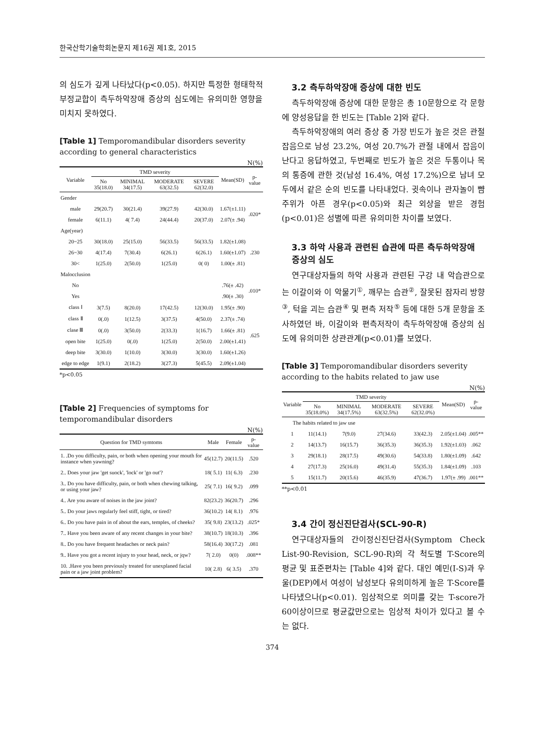한국산학기술학회논문지 제16권 제1호, 2015
의 심도가 깊게 나타났다(p<0.05). 하지만 특정한 형태학적 부정교합이 측두하악장애 증상의 심도에는 유의미한 영향을 미치지 못하였다.
[Table 1] Temporomandibular disorders severity according to general characteristics
N(%)
| Variable | TMD severity | | | | Mean(SD) | p-value |
| --- | --- | --- | --- | --- | --- | --- |
| | No 35(18.0) | MINIMAL 34(17.5) | MODERATE 63(32.5) | SEVERE 62(32.0) | | |
| Gender | | | | | | |
| male | 29(20.7) | 30(21.4) | 39(27.9) | 42(30.0) | 1.67(±1.11) | .020* |
| female | 6(11.1) | 4( 7.4) | 24(44.4) | 20(37.0) | 2.07(± .94) | |
| Age(year) | | | | | | |
| 20~25 | 30(18.0) | 25(15.0) | 56(33.5) | 56(33.5) | 1.82(±1.08) | .230 |
| 26~30 | 4(17.4) | 7(30.4) | 6(26.1) | 6(26.1) | 1.60(±1.07) | |
| 30< | 1(25.0) | 2(50.0) | 1(25.0) | 0( 0) | 1.00(± .81) | |
| Malocclusion | | | | | | |
| No | | | | | .76(± .42) | .010* |
| Yes | | | | | .90(± .30) | |
| class Ⅰ | 3(7.5) | 8(20.0) | 17(42.5) | 12(30.0) | 1.95(± .90) | .625 |
| class Ⅱ | 0(.0) | 1(12.5) | 3(37.5) | 4(50.0) | 2.37(± .74) | |
| clase Ⅲ | 0(.0) | 3(50.0) | 2(33.3) | 1(16.7) | 1.66(± .81) | |
| open bite | 1(25.0) | 0(.0) | 1(25.0) | 2(50.0) | 2.00(±1.41) | |
| deep bite | 3(30.0) | 1(10.0) | 3(30.0) | 3(30.0) | 1.60(±1.26) | |
| edge to edge | 1(9.1) | 2(18.2) | 3(27.3) | 5(45.5) | 2.09(±1.04) | |
*p<0.05
[Table 2] Frequencies of symptoms for temporomandibular disorders
N(%)
| Question for TMD symtoms | Male | Female | p-value |
| --- | --- | --- | --- |
| 1. .Do you difficulty, pain, or both when opening your mouth for instance when yawning? | 45(12.7) | 20(11.5) | .520 |
| 2.. Does your jaw 'get suock', 'lock' or 'go out'? | 18( 5.1) | 11( 6.3) | .230 |
| 3.. Do you have difficulty, pain, or both when chewing talking, or using your jaw? | 25( 7.1) | 16( 9.2) | .099 |
| 4.. Are you aware of noises in the jaw joint? | 82(23.2) | 36(20.7) | .296 |
| 5.. Do your jaws regularly feel stiff, tight, or tired? | 36(10.2) | 14( 8.1) | .976 |
| 6.. Do you have pain in of about the ears, temples, of cheeks? | 35( 9.8) | 23(13.2) | .025* |
| 7.. Have you been aware of any recent changes in your bite? | 38(10.7) | 18(10.3) | .396 |
| 8.. Do you have frequent headaches or neck pain? | 58(16.4) | 30(17.2) | .081 |
| 9.. Have you got a recent injury to your head, neck, or jqw? | 7( 2.0) | 0(0) | .008** |
| 10. .Have you been previously treated for unexplaned facial pain or a jaw joint problem? | 10( 2.8) | 6( 3.5) | .370 |
3.2 측두하악장애 증상에 대한 빈도
측두하악장애 증상에 대한 문항은 총 10문항으로 각 문항에 양성응답을 한 빈도는 [Table 2]와 같다.
측두하악장애의 여러 증상 중 가장 빈도가 높은 것은 관절잡음으로 남성 23.2%, 여성 20.7%가 관절 내에서 잡음이 난다고 응답하였고, 두번째로 빈도가 높은 것은 두통이나 목의 통증에 관한 것(남성 16.4%, 여성 17.2%)으로 남녀 모두에서 같은 순의 빈도를 나타내었다. 귓속이나 관자놀이 뺨 주위가 아픈 경우(p<0.05)와 최근 외상을 받은 경험(p<0.01)은 성별에 따른 유의미한 차이를 보였다.
3.3 하악 사용과 관련된 습관에 따른 측두하악장애 증상의 심도
연구대상자들의 하악 사용과 관련된 구강 내 악습관으로는 이갈이와 이 악물기<sup>①</sup>, 깨무는 습관<sup>②</sup>, 잘못된 잠자리 방향<sup>③</sup>, 턱을 괴는 습관<sup>④</sup> 및 편측 저작<sup>⑤</sup> 등에 대한 5개 문항을 조사하였던 바, 이갈이와 편측저작이 측두하악장애 증상의 심도에 유의미한 상관관계(p<0.01)를 보였다.
[Table 3] Temporomandibular disorders severity according to the habits related to jaw use
N(%)
| Variable | TMD severity | | | | Mean(SD) | p-value |
| --- | --- | --- | --- | --- | --- | --- |
| | No 35(18.0%) | MINIMAL 34(17.5%) | MODERATE 63(32.5%) | SEVERE 62(32.0%) | | |
| The habits related to jaw use | | | | | | |
| 1 | 11(14.1) | 7(9.0) | 27(34.6) | 33(42.3) | 2.05(±1.04) | .005** |
| 2 | 14(13.7) | 16(15.7) | 36(35.3) | 36(35.3) | 1.92(±1.03) | .062 |
| 3 | 29(18.1) | 28(17.5) | 49(30.6) | 54(33.8) | 1.80(±1.09) | .642 |
| 4 | 27(17.3) | 25(16.0) | 49(31.4) | 55(35.3) | 1.84(±1.09) | .103 |
| 5 | 15(11.7) | 20(15.6) | 46(35.9) | 47(36.7) | 1.97(± .99) | .001** |
**p<0.01
3.4 간이 정신진단검사(SCL-90-R)
연구대상자들의 간이정신진단검사(Symptom Check List-90-Revision, SCL-90-R)의 각 척도별 T-Score의 평균 및 표준편차는 [Table 4]와 같다. 대인 예민(I-S)과 우울(DEP)에서 여성이 남성보다 유의미하게 높은 T-Score를 나타냈으나(p<0.01). 임상적으로 의미를 갖는 T-score가 60이상이므로 평균값만으로는 임상적 차이가 있다고 볼 수는 없다.
374